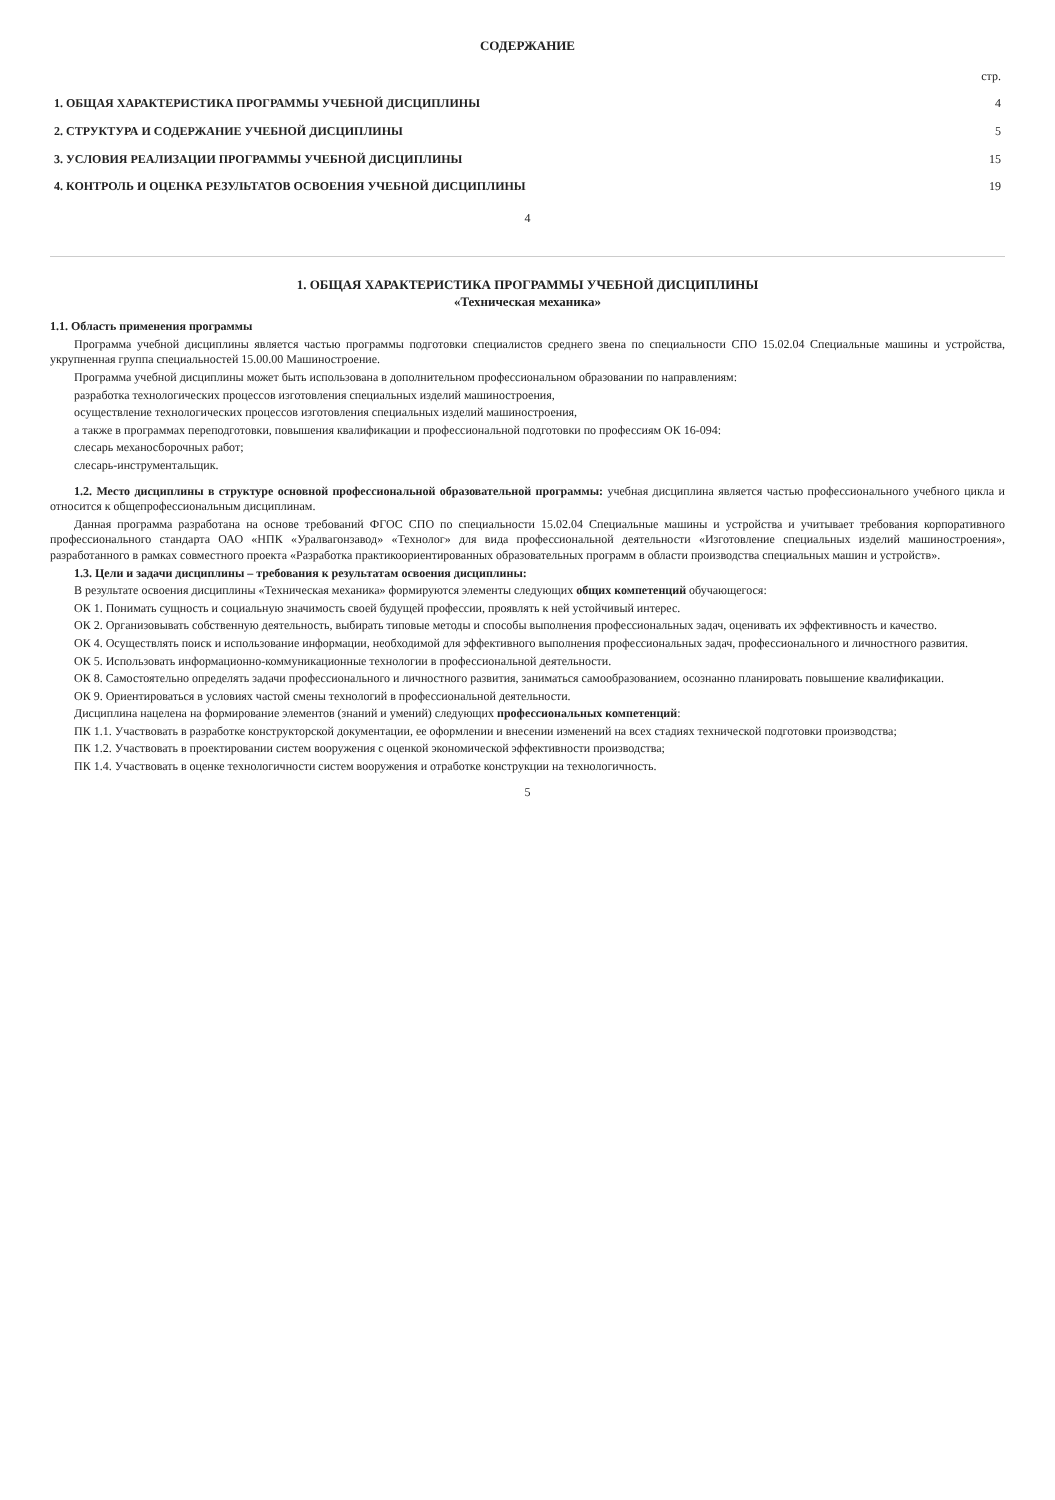СОДЕРЖАНИЕ
| | стр. |
| 1. ОБЩАЯ ХАРАКТЕРИСТИКА ПРОГРАММЫ УЧЕБНОЙ ДИСЦИПЛИНЫ | 4 |
| 2. СТРУКТУРА И СОДЕРЖАНИЕ УЧЕБНОЙ ДИСЦИПЛИНЫ | 5 |
| 3. УСЛОВИЯ РЕАЛИЗАЦИИ ПРОГРАММЫ УЧЕБНОЙ ДИСЦИПЛИНЫ | 15 |
| 4. КОНТРОЛЬ И ОЦЕНКА РЕЗУЛЬТАТОВ ОСВОЕНИЯ УЧЕБНОЙ ДИСЦИПЛИНЫ | 19 |
4
1. ОБЩАЯ ХАРАКТЕРИСТИКА ПРОГРАММЫ УЧЕБНОЙ ДИСЦИПЛИНЫ
«Техническая механика»
1.1. Область применения программы
Программа учебной дисциплины является частью программы подготовки специалистов среднего звена по специальности СПО 15.02.04 Специальные машины и устройства, укрупненная группа специальностей 15.00.00 Машиностроение.
Программа учебной дисциплины может быть использована в дополнительном профессиональном образовании по направлениям:
разработка технологических процессов изготовления специальных изделий машиностроения,
осуществление технологических процессов изготовления специальных изделий машиностроения,
а также в программах переподготовки, повышения квалификации и профессиональной подготовки по профессиям ОК 16-094:
слесарь механосборочных работ;
слесарь-инструментальщик.
1.2. Место дисциплины в структуре основной профессиональной образовательной программы: учебная дисциплина является частью профессионального учебного цикла и относится к общепрофессиональным дисциплинам.
Данная программа разработана на основе требований ФГОС СПО по специальности 15.02.04 Специальные машины и устройства и учитывает требования корпоративного профессионального стандарта ОАО «НПК «Уралвагонзавод» «Технолог» для вида профессиональной деятельности «Изготовление специальных изделий машиностроения», разработанного в рамках совместного проекта «Разработка практикоориентированных образовательных программ в области производства специальных машин и устройств».
1.3. Цели и задачи дисциплины – требования к результатам освоения дисциплины:
В результате освоения дисциплины «Техническая механика» формируются элементы следующих общих компетенций обучающегося:
ОК 1. Понимать сущность и социальную значимость своей будущей профессии, проявлять к ней устойчивый интерес.
ОК 2. Организовывать собственную деятельность, выбирать типовые методы и способы выполнения профессиональных задач, оценивать их эффективность и качество.
ОК 4. Осуществлять поиск и использование информации, необходимой для эффективного выполнения профессиональных задач, профессионального и личностного развития.
ОК 5. Использовать информационно-коммуникационные технологии в профессиональной деятельности.
ОК 8. Самостоятельно определять задачи профессионального и личностного развития, заниматься самообразованием, осознанно планировать повышение квалификации.
ОК 9. Ориентироваться в условиях частой смены технологий в профессиональной деятельности.
Дисциплина нацелена на формирование элементов (знаний и умений) следующих профессиональных компетенций:
ПК 1.1. Участвовать в разработке конструкторской документации, ее оформлении и внесении изменений на всех стадиях технической подготовки производства;
ПК 1.2. Участвовать в проектировании систем вооружения с оценкой экономической эффективности производства;
ПК 1.4. Участвовать в оценке технологичности систем вооружения и отработке конструкции на технологичность.
5